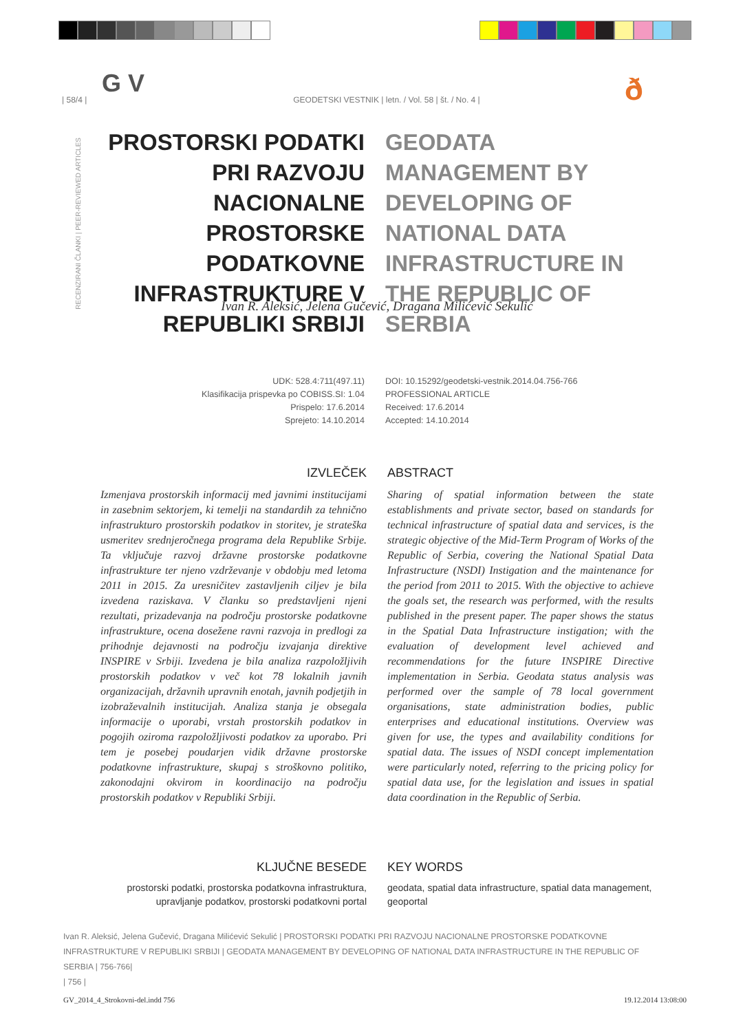G V ð
| 58/4 | GEODETSKI VESTNIK | letn. / Vol. 58 | št. / No. 4 |
RECENZIRANI ČLANKI | PEER-REVIEWED ARTICLES
PROSTORSKI PODATKI PRI RAZVOJU NACIONALNE PROSTORSKE PODATKOVNE INFRASTRUKTURE V REPUBLIKI SRBIJI
GEODATA MANAGEMENT BY DEVELOPING OF NATIONAL DATA INFRASTRUCTURE IN THE REPUBLIC OF SERBIA
Ivan R. Aleksić, Jelena Gučević, Dragana Milićević Sekulić
UDK: 528.4:711(497.11)
Klasifikacija prispevka po COBISS.SI: 1.04
Prispelo: 17.6.2014
Sprejeto: 14.10.2014
DOI: 10.15292/geodetski-vestnik.2014.04.756-766
PROFESSIONAL ARTICLE
Received: 17.6.2014
Accepted: 14.10.2014
IZVLEČEK
Izmenjava prostorskih informacij med javnimi institucijami in zasebnim sektorjem, ki temelji na standardih za tehnično infrastrukturo prostorskih podatkov in storitev, je strateška usmeritev srednjeročnega programa dela Republike Srbije. Ta vključuje razvoj državne prostorske podatkovne infrastrukture ter njeno vzdrževanje v obdobju med letoma 2011 in 2015. Za uresničitev zastavljenih ciljev je bila izvedena raziskava. V članku so predstavljeni njeni rezultati, prizadevanja na področju prostorske podatkovne infrastrukture, ocena dosežene ravni razvoja in predlogi za prihodnje dejavnosti na področju izvajanja direktive INSPIRE v Srbiji. Izvedena je bila analiza razpoložljivih prostorskih podatkov v več kot 78 lokalnih javnih organizacijah, državnih upravnih enotah, javnih podjetjih in izobraževalnih institucijah. Analiza stanja je obsegala informacije o uporabi, vrstah prostorskih podatkov in pogojih oziroma razpoložljivosti podatkov za uporabo. Pri tem je posebej poudarjen vidik državne prostorske podatkovne infrastrukture, skupaj s stroškovno politiko, zakonodajni okvirom in koordinacijo na področju prostorskih podatkov v Republiki Srbiji.
ABSTRACT
Sharing of spatial information between the state establishments and private sector, based on standards for technical infrastructure of spatial data and services, is the strategic objective of the Mid-Term Program of Works of the Republic of Serbia, covering the National Spatial Data Infrastructure (NSDI) Instigation and the maintenance for the period from 2011 to 2015. With the objective to achieve the goals set, the research was performed, with the results published in the present paper. The paper shows the status in the Spatial Data Infrastructure instigation; with the evaluation of development level achieved and recommendations for the future INSPIRE Directive implementation in Serbia. Geodata status analysis was performed over the sample of 78 local government organisations, state administration bodies, public enterprises and educational institutions. Overview was given for use, the types and availability conditions for spatial data. The issues of NSDI concept implementation were particularly noted, referring to the pricing policy for spatial data use, for the legislation and issues in spatial data coordination in the Republic of Serbia.
KLJUČNE BESEDE
prostorski podatki, prostorska podatkovna infrastruktura, upravljanje podatkov, prostorski podatkovni portal
KEY WORDS
geodata, spatial data infrastructure, spatial data management, geoportal
Ivan R. Aleksić, Jelena Gučević, Dragana Milićević Sekulić | PROSTORSKI PODATKI PRI RAZVOJU NACIONALNE PROSTORSKE PODATKOVNE INFRASTRUKTURE V REPUBLIKI SRBIJI | GEODATA MANAGEMENT BY DEVELOPING OF NATIONAL DATA INFRASTRUCTURE IN THE REPUBLIC OF SERBIA | 756-766|
| 756 |
GV_2014_4_Strokovni-del.indd 756 19.12.2014 13:08:00